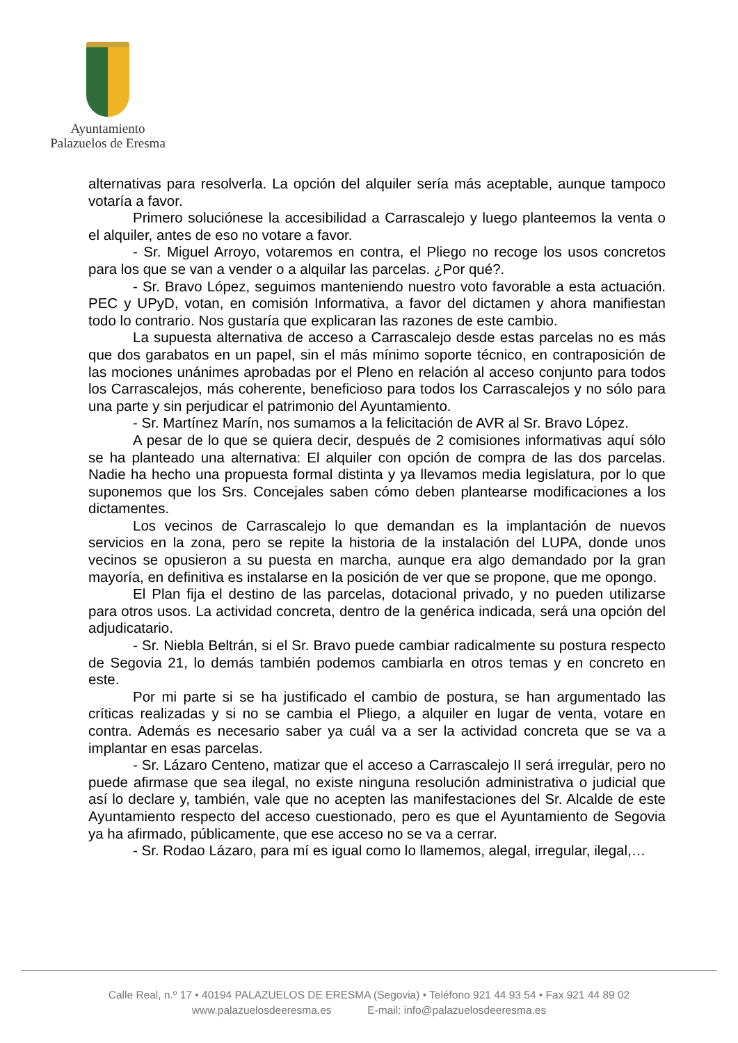Ayuntamiento
Palazuelos de Eresma
alternativas para resolverla. La opción del alquiler sería más aceptable, aunque tampoco votaría a favor.
Primero soluciónese la accesibilidad a Carrascalejo y luego planteemos la venta o el alquiler, antes de eso no votare a favor.
- Sr. Miguel Arroyo, votaremos en contra, el Pliego no recoge los usos concretos para los que se van a vender o a alquilar las parcelas. ¿Por qué?.
- Sr. Bravo López, seguimos manteniendo nuestro voto favorable a esta actuación. PEC y UPyD, votan, en comisión Informativa, a favor del dictamen y ahora manifiestan todo lo contrario. Nos gustaría que explicaran las razones de este cambio.
La supuesta alternativa de acceso a Carrascalejo desde estas parcelas no es más que dos garabatos en un papel, sin el más mínimo soporte técnico, en contraposición de las mociones unánimes aprobadas por el Pleno en relación al acceso conjunto para todos los Carrascalejos, más coherente, beneficioso para todos los Carrascalejos y no sólo para una parte y sin perjudicar el patrimonio del Ayuntamiento.
- Sr. Martínez Marín, nos sumamos a la felicitación de AVR al Sr. Bravo López.
A pesar de lo que se quiera decir, después de 2 comisiones informativas aquí sólo se ha planteado una alternativa: El alquiler con opción de compra de las dos parcelas. Nadie ha hecho una propuesta formal distinta y ya llevamos media legislatura, por lo que suponemos que los Srs. Concejales saben cómo deben plantearse modificaciones a los dictamentes.
Los vecinos de Carrascalejo lo que demandan es la implantación de nuevos servicios en la zona, pero se repite la historia de la instalación del LUPA, donde unos vecinos se opusieron a su puesta en marcha, aunque era algo demandado por la gran mayoría, en definitiva es instalarse en la posición de ver que se propone, que me opongo.
El Plan fija el destino de las parcelas, dotacional privado, y no pueden utilizarse para otros usos. La actividad concreta, dentro de la genérica indicada, será una opción del adjudicatario.
- Sr. Niebla Beltrán, si el Sr. Bravo puede cambiar radicalmente su postura respecto de Segovia 21, lo demás también podemos cambiarla en otros temas y en concreto en este.
Por mi parte si se ha justificado el cambio de postura, se han argumentado las críticas realizadas y si no se cambia el Pliego, a alquiler en lugar de venta, votare en contra. Además es necesario saber ya cuál va a ser la actividad concreta que se va a implantar en esas parcelas.
- Sr. Lázaro Centeno, matizar que el acceso a Carrascalejo II será irregular, pero no puede afirmase que sea ilegal, no existe ninguna resolución administrativa o judicial que así lo declare y, también, vale que no acepten las manifestaciones del Sr. Alcalde de este Ayuntamiento respecto del acceso cuestionado, pero es que el Ayuntamiento de Segovia ya ha afirmado, públicamente, que ese acceso no se va a cerrar.
- Sr. Rodao Lázaro, para mí es igual como lo llamemos, alegal, irregular, ilegal,…
Calle Real, n.º 17 • 40194 PALAZUELOS DE ERESMA (Segovia) • Teléfono 921 44 93 54 • Fax 921 44 89 02
www.palazuelosdeeresma.es E-mail: info@palazuelosdeeresma.es